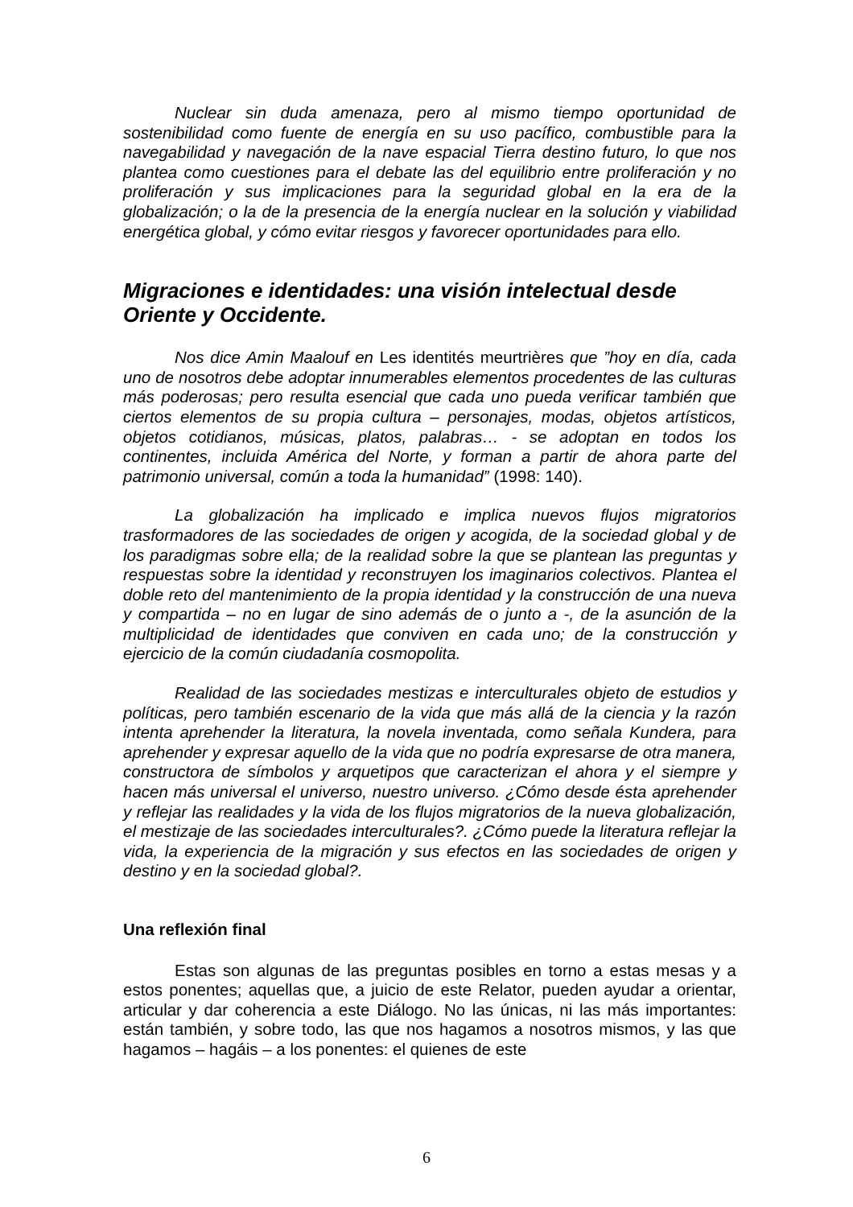Nuclear sin duda amenaza, pero al mismo tiempo oportunidad de sostenibilidad como fuente de energía en su uso pacífico, combustible para la navegabilidad y navegación de la nave espacial Tierra destino futuro, lo que nos plantea como cuestiones para el debate las del equilibrio entre proliferación y no proliferación y sus implicaciones para la seguridad global en la era de la globalización; o la de la presencia de la energía nuclear en la solución y viabilidad energética global, y cómo evitar riesgos y favorecer oportunidades para ello.
Migraciones e identidades: una visión intelectual desde Oriente y Occidente.
Nos dice Amin Maalouf en Les identités meurtrières que ”hoy en día, cada uno de nosotros debe adoptar innumerables elementos procedentes de las culturas más poderosas; pero resulta esencial que cada uno pueda verificar también que ciertos elementos de su propia cultura – personajes, modas, objetos artísticos, objetos cotidianos, músicas, platos, palabras… - se adoptan en todos los continentes, incluida América del Norte, y forman a partir de ahora parte del patrimonio universal, común a toda la humanidad” (1998: 140).
La globalización ha implicado e implica nuevos flujos migratorios trasformadores de las sociedades de origen y acogida, de la sociedad global y de los paradigmas sobre ella; de la realidad sobre la que se plantean las preguntas y respuestas sobre la identidad y reconstruyen los imaginarios colectivos. Plantea el doble reto del mantenimiento de la propia identidad y la construcción de una nueva y compartida – no en lugar de sino además de o junto a -, de la asunción de la multiplicidad de identidades que conviven en cada uno; de la construcción y ejercicio de la común ciudadanía cosmopolita.
Realidad de las sociedades mestizas e interculturales objeto de estudios y políticas, pero también escenario de la vida que más allá de la ciencia y la razón intenta aprehender la literatura, la novela inventada, como señala Kundera, para aprehender y expresar aquello de la vida que no podría expresarse de otra manera, constructora de símbolos y arquetipos que caracterizan el ahora y el siempre y hacen más universal el universo, nuestro universo. ¿Cómo desde ésta aprehender y reflejar las realidades y la vida de los flujos migratorios de la nueva globalización, el mestizaje de las sociedades interculturales?. ¿Cómo puede la literatura reflejar la vida, la experiencia de la migración y sus efectos en las sociedades de origen y destino y en la sociedad global?.
Una reflexión final
Estas son algunas de las preguntas posibles en torno a estas mesas y a estos ponentes; aquellas que, a juicio de este Relator, pueden ayudar a orientar, articular y dar coherencia a este Diálogo. No las únicas, ni las más importantes: están también, y sobre todo, las que nos hagamos a nosotros mismos, y las que hagamos – hagáis – a los ponentes: el quienes de este
6